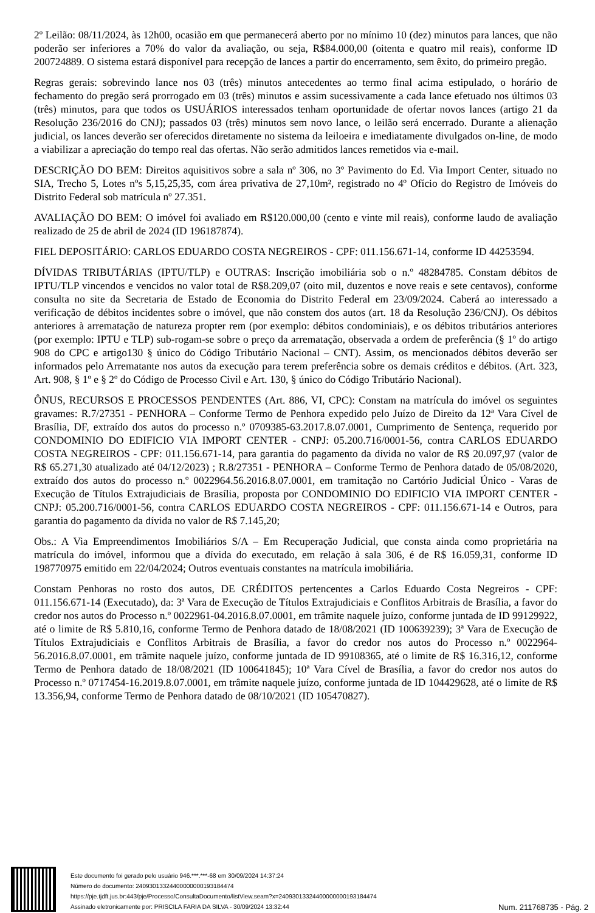2º Leilão: 08/11/2024, às 12h00, ocasião em que permanecerá aberto por no mínimo 10 (dez) minutos para lances, que não poderão ser inferiores a 70% do valor da avaliação, ou seja, R$84.000,00 (oitenta e quatro mil reais), conforme ID 200724889. O sistema estará disponível para recepção de lances a partir do encerramento, sem êxito, do primeiro pregão.
Regras gerais: sobrevindo lance nos 03 (três) minutos antecedentes ao termo final acima estipulado, o horário de fechamento do pregão será prorrogado em 03 (três) minutos e assim sucessivamente a cada lance efetuado nos últimos 03 (três) minutos, para que todos os USUÁRIOS interessados tenham oportunidade de ofertar novos lances (artigo 21 da Resolução 236/2016 do CNJ); passados 03 (três) minutos sem novo lance, o leilão será encerrado. Durante a alienação judicial, os lances deverão ser oferecidos diretamente no sistema da leiloeira e imediatamente divulgados on-line, de modo a viabilizar a apreciação do tempo real das ofertas. Não serão admitidos lances remetidos via e-mail.
DESCRIÇÃO DO BEM: Direitos aquisitivos sobre a sala nº 306, no 3º Pavimento do Ed. Via Import Center, situado no SIA, Trecho 5, Lotes nºs 5,15,25,35, com área privativa de 27,10m², registrado no 4º Ofício do Registro de Imóveis do Distrito Federal sob matrícula nº 27.351.
AVALIAÇÃO DO BEM: O imóvel foi avaliado em R$120.000,00 (cento e vinte mil reais), conforme laudo de avaliação realizado de 25 de abril de 2024 (ID 196187874).
FIEL DEPOSITÁRIO: CARLOS EDUARDO COSTA NEGREIROS - CPF: 011.156.671-14, conforme ID 44253594.
DÍVIDAS TRIBUTÁRIAS (IPTU/TLP) e OUTRAS: Inscrição imobiliária sob o n.º 48284785. Constam débitos de IPTU/TLP vincendos e vencidos no valor total de R$8.209,07 (oito mil, duzentos e nove reais e sete centavos), conforme consulta no site da Secretaria de Estado de Economia do Distrito Federal em 23/09/2024. Caberá ao interessado a verificação de débitos incidentes sobre o imóvel, que não constem dos autos (art. 18 da Resolução 236/CNJ). Os débitos anteriores à arrematação de natureza propter rem (por exemplo: débitos condominiais), e os débitos tributários anteriores (por exemplo: IPTU e TLP) sub-rogam-se sobre o preço da arrematação, observada a ordem de preferência (§ 1º do artigo 908 do CPC e artigo130 § único do Código Tributário Nacional – CNT). Assim, os mencionados débitos deverão ser informados pelo Arrematante nos autos da execução para terem preferência sobre os demais créditos e débitos. (Art. 323, Art. 908, § 1º e § 2º do Código de Processo Civil e Art. 130, § único do Código Tributário Nacional).
ÔNUS, RECURSOS E PROCESSOS PENDENTES (Art. 886, VI, CPC): Constam na matrícula do imóvel os seguintes gravames: R.7/27351 - PENHORA – Conforme Termo de Penhora expedido pelo Juízo de Direito da 12ª Vara Cível de Brasília, DF, extraído dos autos do processo n.º 0709385-63.2017.8.07.0001, Cumprimento de Sentença, requerido por CONDOMINIO DO EDIFICIO VIA IMPORT CENTER - CNPJ: 05.200.716/0001-56, contra CARLOS EDUARDO COSTA NEGREIROS - CPF: 011.156.671-14, para garantia do pagamento da dívida no valor de R$ 20.097,97 (valor de R$ 65.271,30 atualizado até 04/12/2023) ; R.8/27351 - PENHORA – Conforme Termo de Penhora datado de 05/08/2020, extraído dos autos do processo n.º 0022964.56.2016.8.07.0001, em tramitação no Cartório Judicial Único - Varas de Execução de Títulos Extrajudiciais de Brasília, proposta por CONDOMINIO DO EDIFICIO VIA IMPORT CENTER - CNPJ: 05.200.716/0001-56, contra CARLOS EDUARDO COSTA NEGREIROS - CPF: 011.156.671-14 e Outros, para garantia do pagamento da dívida no valor de R$ 7.145,20;
Obs.: A Via Empreendimentos Imobiliários S/A – Em Recuperação Judicial, que consta ainda como proprietária na matrícula do imóvel, informou que a dívida do executado, em relação à sala 306, é de R$ 16.059,31, conforme ID 198770975 emitido em 22/04/2024; Outros eventuais constantes na matrícula imobiliária.
Constam Penhoras no rosto dos autos, DE CRÉDITOS pertencentes a Carlos Eduardo Costa Negreiros - CPF: 011.156.671-14 (Executado), da: 3ª Vara de Execução de Títulos Extrajudiciais e Conflitos Arbitrais de Brasília, a favor do credor nos autos do Processo n.º 0022961-04.2016.8.07.0001, em trâmite naquele juízo, conforme juntada de ID 99129922, até o limite de R$ 5.810,16, conforme Termo de Penhora datado de 18/08/2021 (ID 100639239); 3ª Vara de Execução de Títulos Extrajudiciais e Conflitos Arbitrais de Brasília, a favor do credor nos autos do Processo n.º 0022964-56.2016.8.07.0001, em trâmite naquele juízo, conforme juntada de ID 99108365, até o limite de R$ 16.316,12, conforme Termo de Penhora datado de 18/08/2021 (ID 100641845); 10ª Vara Cível de Brasília, a favor do credor nos autos do Processo n.º 0717454-16.2019.8.07.0001, em trâmite naquele juízo, conforme juntada de ID 104429628, até o limite de R$ 13.356,94, conforme Termo de Penhora datado de 08/10/2021 (ID 105470827).
Este documento foi gerado pelo usuário 946.***.***-68 em 30/09/2024 14:37:24
Número do documento: 24093013324400000000193184474
https://pje.tjdft.jus.br:443/pje/Processo/ConsultaDocumento/listView.seam?x=24093013324400000000193184474
Assinado eletronicamente por: PRISCILA FARIA DA SILVA - 30/09/2024 13:32:44
Num. 211768735 - Pág. 2